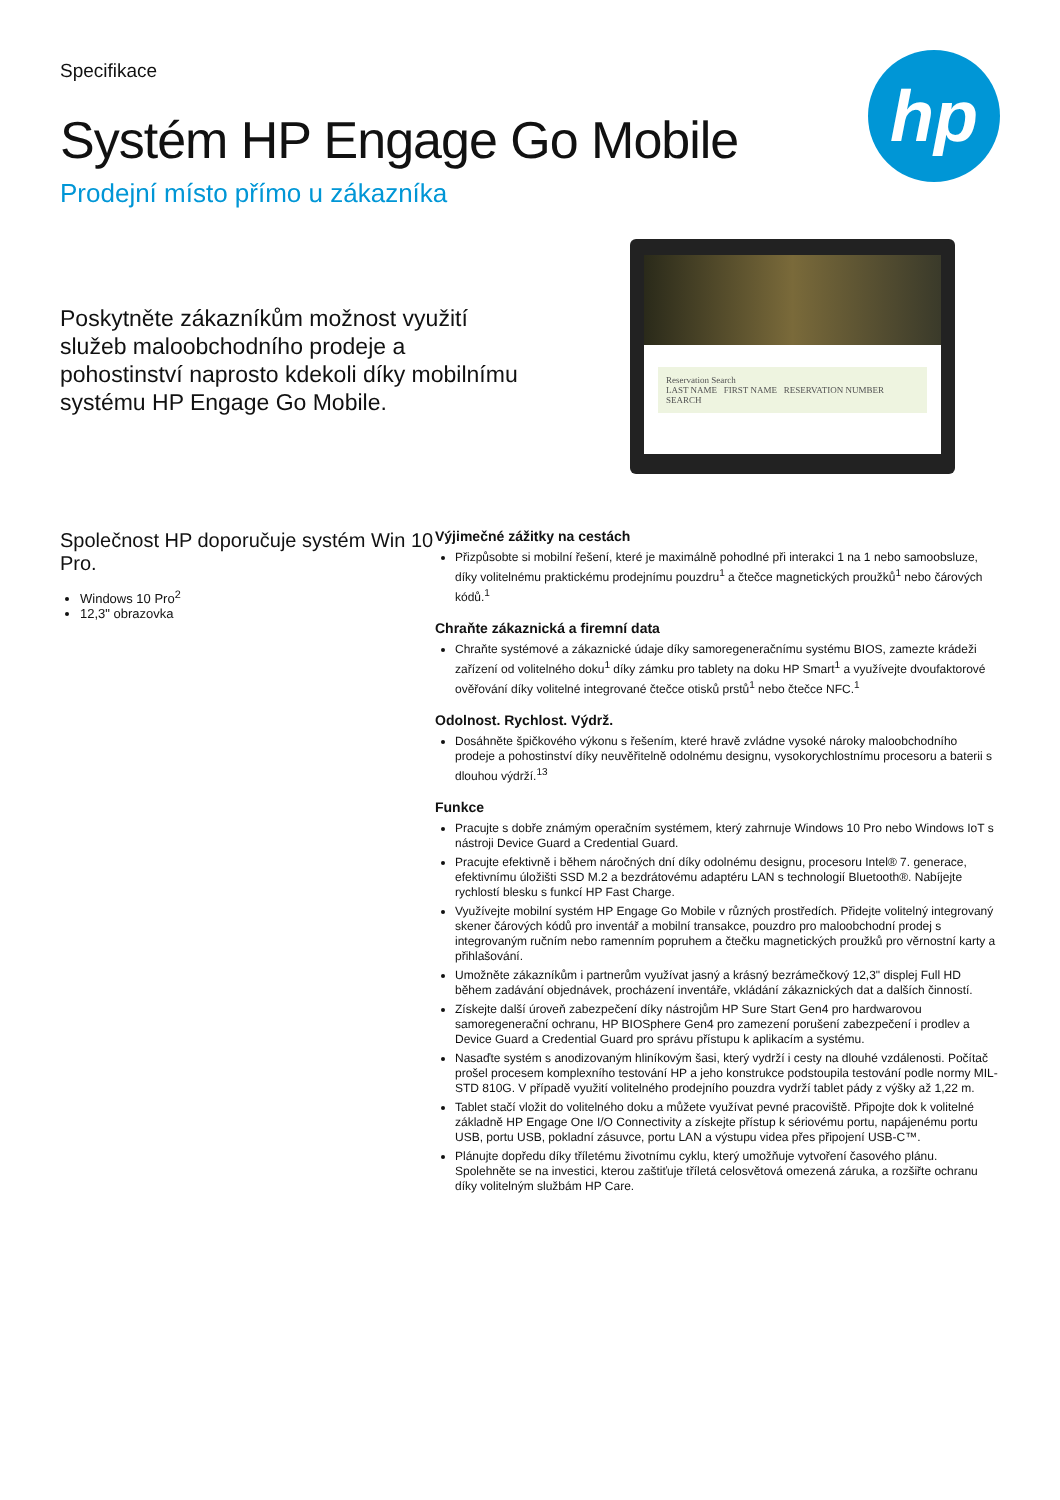Specifikace
Systém HP Engage Go Mobile
Prodejní místo přímo u zákazníka
hp
Poskytněte zákazníkům možnost využití služeb maloobchodního prodeje a pohostinství naprosto kdekoli díky mobilnímu systému HP Engage Go Mobile.
Reservation Search
LAST NAME FIRST NAME RESERVATION NUMBER
SEARCH
Společnost HP doporučuje systém Win 10 Pro.
Windows 10 Pro<sup>2</sup>
12,3" obrazovka
Výjimečné zážitky na cestách
Přizpůsobte si mobilní řešení, které je maximálně pohodlné při interakci 1 na 1 nebo samoobsluze, díky volitelnému praktickému prodejnímu pouzdru<sup>1</sup> a čtečce magnetických proužků<sup>1</sup> nebo čárových kódů.<sup>1</sup>
Chraňte zákaznická a firemní data
Chraňte systémové a zákaznické údaje díky samoregeneračnímu systému BIOS, zamezte krádeži zařízení od volitelného doku<sup>1</sup> díky zámku pro tablety na doku HP Smart<sup>1</sup> a využívejte dvoufaktorové ověřování díky volitelné integrované čtečce otisků prstů<sup>1</sup> nebo čtečce NFC.<sup>1</sup>
Odolnost. Rychlost. Výdrž.
Dosáhněte špičkového výkonu s řešením, které hravě zvládne vysoké nároky maloobchodního prodeje a pohostinství díky neuvěřitelně odolnému designu, vysokorychlostnímu procesoru a baterii s dlouhou výdrží.<sup>13</sup>
Funkce
Pracujte s dobře známým operačním systémem, který zahrnuje Windows 10 Pro nebo Windows IoT s nástroji Device Guard a Credential Guard.
Pracujte efektivně i během náročných dní díky odolnému designu, procesoru Intel® 7. generace, efektivnímu úložišti SSD M.2 a bezdrátovému adaptéru LAN s technologií Bluetooth®. Nabíjejte rychlostí blesku s funkcí HP Fast Charge.
Využívejte mobilní systém HP Engage Go Mobile v různých prostředích. Přidejte volitelný integrovaný skener čárových kódů pro inventář a mobilní transakce, pouzdro pro maloobchodní prodej s integrovaným ručním nebo ramenním popruhem a čtečku magnetických proužků pro věrnostní karty a přihlašování.
Umožněte zákazníkům i partnerům využívat jasný a krásný bezrámečkový 12,3" displej Full HD během zadávání objednávek, procházení inventáře, vkládání zákaznických dat a dalších činností.
Získejte další úroveň zabezpečení díky nástrojům HP Sure Start Gen4 pro hardwarovou samoregenerační ochranu, HP BIOSphere Gen4 pro zamezení porušení zabezpečení i prodlev a Device Guard a Credential Guard pro správu přístupu k aplikacím a systému.
Nasaďte systém s anodizovaným hliníkovým šasi, který vydrží i cesty na dlouhé vzdálenosti. Počítač prošel procesem komplexního testování HP a jeho konstrukce podstoupila testování podle normy MIL-STD 810G. V případě využití volitelného prodejního pouzdra vydrží tablet pády z výšky až 1,22 m.
Tablet stačí vložit do volitelného doku a můžete využívat pevné pracoviště. Připojte dok k volitelné základně HP Engage One I/O Connectivity a získejte přístup k sériovému portu, napájenému portu USB, portu USB, pokladní zásuvce, portu LAN a výstupu videa přes připojení USB-C™.
Plánujte dopředu díky tříletému životnímu cyklu, který umožňuje vytvoření časového plánu. Spolehněte se na investici, kterou zaštiťuje tříletá celosvětová omezená záruka, a rozšiřte ochranu díky volitelným službám HP Care.